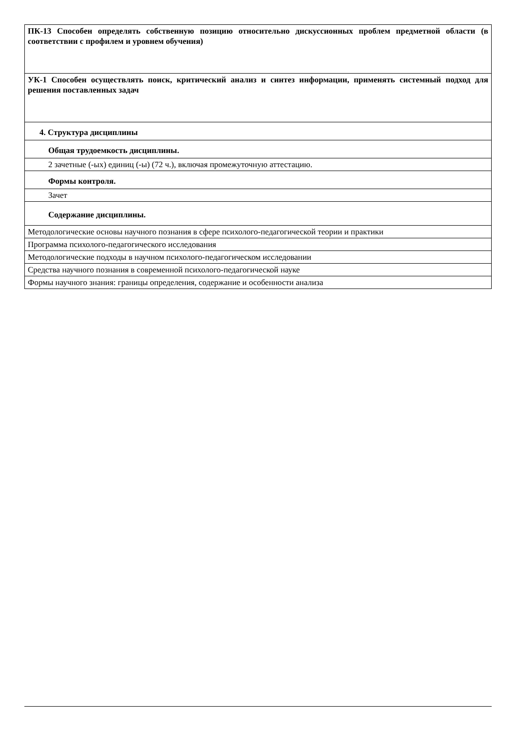| ПК-13 Способен определять собственную позицию относительно дискуссионных проблем предметной области (в соответствии с профилем и уровнем обучения) |
| УК-1 Способен осуществлять поиск, критический анализ и синтез информации, применять системный подход для решения поставленных задач |
| 4. Структура дисциплины |
| Общая трудоемкость дисциплины. |
| 2 зачетные (-ых) единиц (-ы) (72 ч.), включая промежуточную аттестацию. |
| Формы контроля. |
| Зачет |
| Содержание дисциплины. |
| Методологические основы научного познания в сфере психолого-педагогической теории и практики |
| Программа психолого-педагогического исследования |
| Методологические подходы в научном психолого-педагогическом исследовании |
| Средства научного познания в современной психолого-педагогической науке |
| Формы научного знания: границы определения, содержание и особенности анализа |